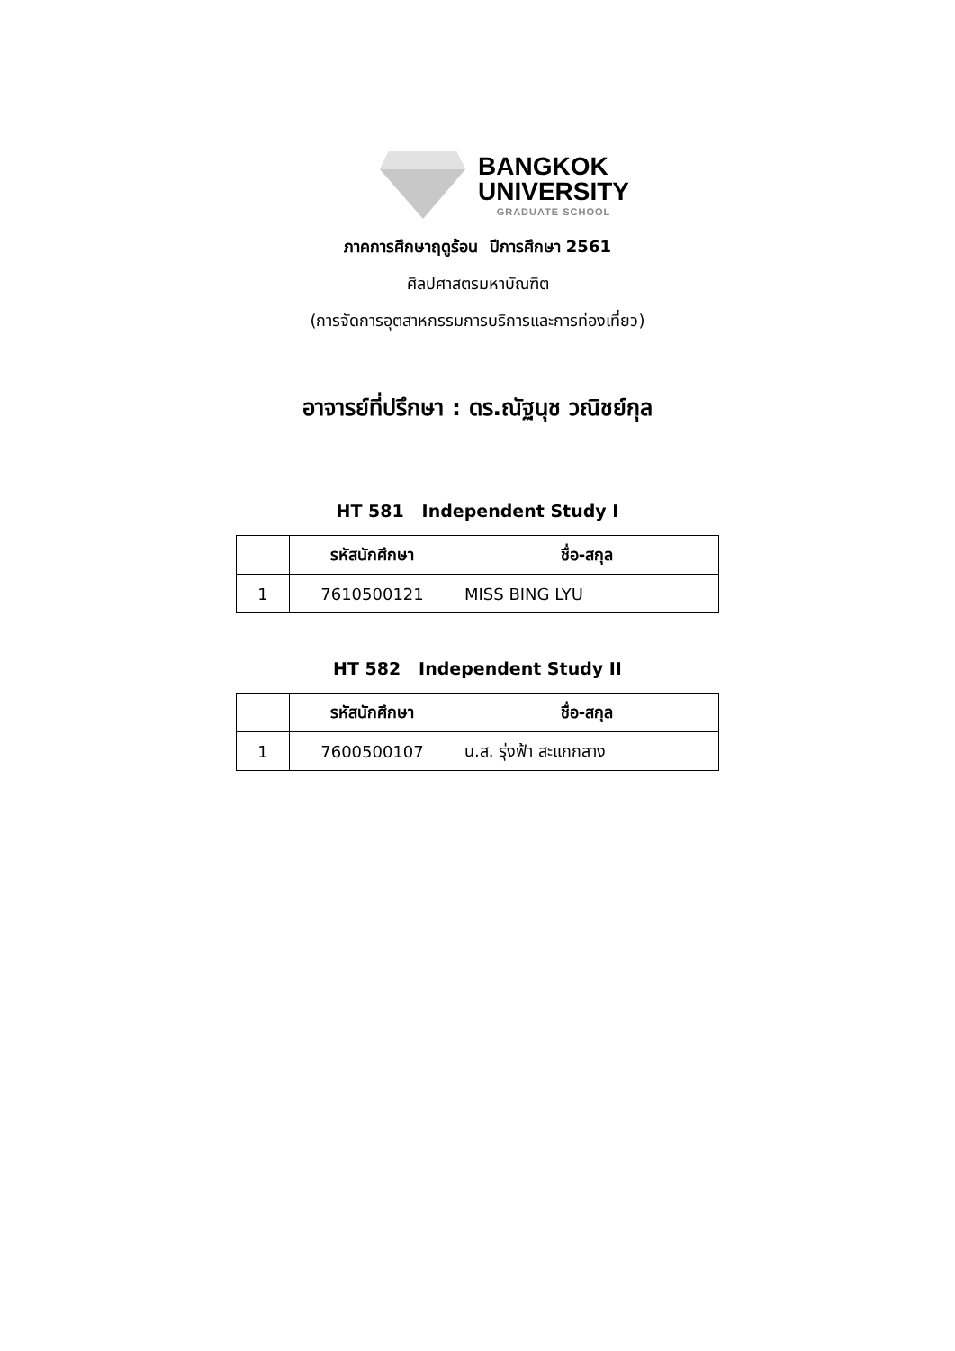BANGKOK
UNIVERSITY
GRADUATE SCHOOL
ภาคการศึกษาฤดูร้อน ปีการศึกษา 2561
ศิลปศาสตรมหาบัณฑิต
(การจัดการอุตสาหกรรมการบริการและการท่องเที่ยว)
อาจารย์ที่ปรึกษา : ดร.ณัฐนุช วณิชย์กุล
HT 581 Independent Study I
| | รหัสนักศึกษา | ชื่อ-สกุล |
| --- | --- | --- |
| 1 | 7610500121 | MISS BING LYU |
HT 582 Independent Study II
| | รหัสนักศึกษา | ชื่อ-สกุล |
| --- | --- | --- |
| 1 | 7600500107 | น.ส. รุ่งฟ้า สะแกกลาง |